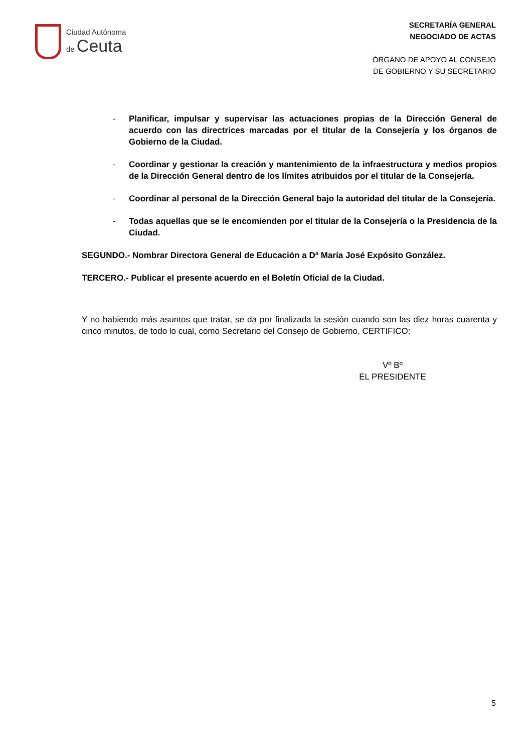Ciudad Autónoma
de Ceuta
SECRETARÍA GENERAL
NEGOCIADO DE ACTAS
ÓRGANO DE APOYO AL CONSEJO
DE GOBIERNO Y SU SECRETARIO
- Planificar, impulsar y supervisar las actuaciones propias de la Dirección General de acuerdo con las directrices marcadas por el titular de la Consejería y los órganos de Gobierno de la Ciudad.
- Coordinar y gestionar la creación y mantenimiento de la infraestructura y medios propios de la Dirección General dentro de los límites atribuidos por el titular de la Consejería.
- Coordinar al personal de la Dirección General bajo la autoridad del titular de la Consejería.
- Todas aquellas que se le encomienden por el titular de la Consejería o la Presidencia de la Ciudad.
SEGUNDO.- Nombrar Directora General de Educación a Dª María José Expósito González.
TERCERO.- Publicar el presente acuerdo en el Boletín Oficial de la Ciudad.
Y no habiendo más asuntos que tratar, se da por finalizada la sesión cuando son las diez horas cuarenta y cinco minutos, de todo lo cual, como Secretario del Consejo de Gobierno, CERTIFICO:
Vº Bº
EL PRESIDENTE
5